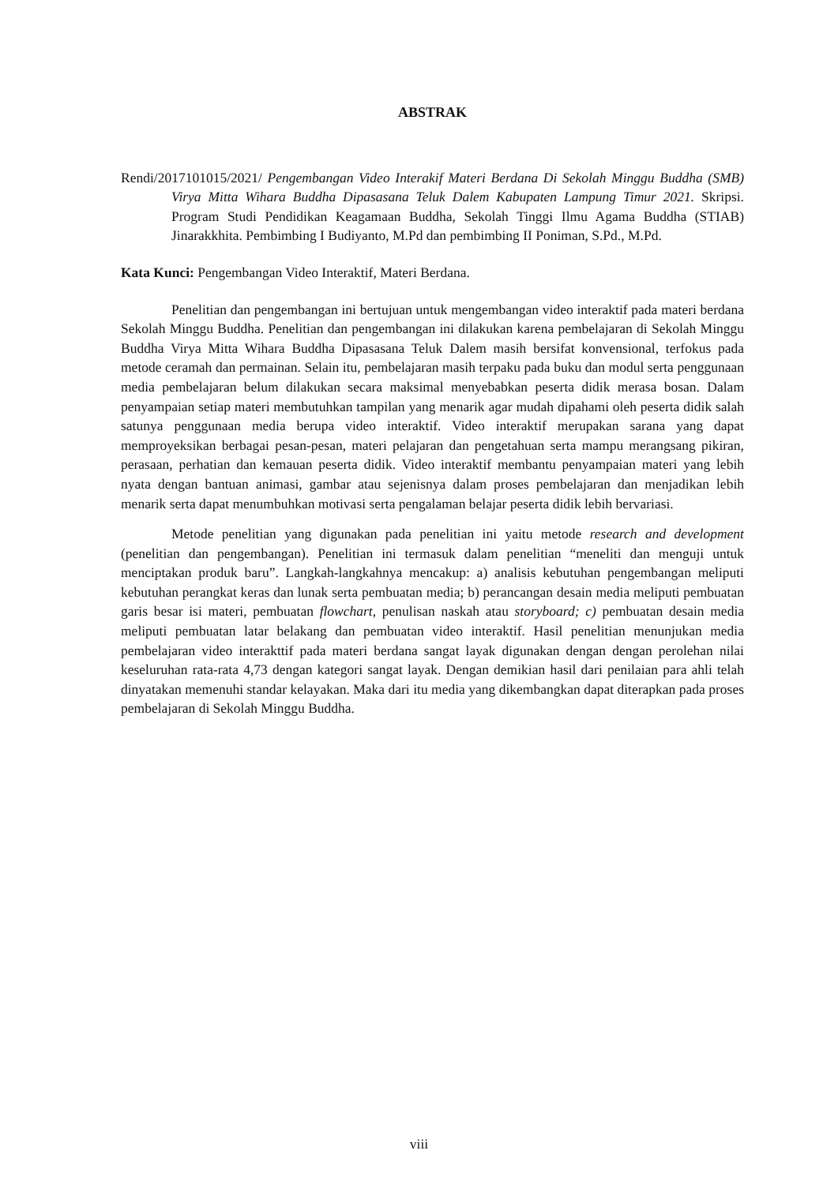ABSTRAK
Rendi/2017101015/2021/ Pengembangan Video Interakif Materi Berdana Di Sekolah Minggu Buddha (SMB) Virya Mitta Wihara Buddha Dipasasana Teluk Dalem Kabupaten Lampung Timur 2021. Skripsi. Program Studi Pendidikan Keagamaan Buddha, Sekolah Tinggi Ilmu Agama Buddha (STIAB) Jinarakkhita. Pembimbing I Budiyanto, M.Pd dan pembimbing II Poniman, S.Pd., M.Pd.
Kata Kunci: Pengembangan Video Interaktif, Materi Berdana.
Penelitian dan pengembangan ini bertujuan untuk mengembangan video interaktif pada materi berdana Sekolah Minggu Buddha. Penelitian dan pengembangan ini dilakukan karena pembelajaran di Sekolah Minggu Buddha Virya Mitta Wihara Buddha Dipasasana Teluk Dalem masih bersifat konvensional, terfokus pada metode ceramah dan permainan. Selain itu, pembelajaran masih terpaku pada buku dan modul serta penggunaan media pembelajaran belum dilakukan secara maksimal menyebabkan peserta didik merasa bosan. Dalam penyampaian setiap materi membutuhkan tampilan yang menarik agar mudah dipahami oleh peserta didik salah satunya penggunaan media berupa video interaktif. Video interaktif merupakan sarana yang dapat memproyeksikan berbagai pesan-pesan, materi pelajaran dan pengetahuan serta mampu merangsang pikiran, perasaan, perhatian dan kemauan peserta didik. Video interaktif membantu penyampaian materi yang lebih nyata dengan bantuan animasi, gambar atau sejenisnya dalam proses pembelajaran dan menjadikan lebih menarik serta dapat menumbuhkan motivasi serta pengalaman belajar peserta didik lebih bervariasi.
Metode penelitian yang digunakan pada penelitian ini yaitu metode research and development (penelitian dan pengembangan). Penelitian ini termasuk dalam penelitian “meneliti dan menguji untuk menciptakan produk baru”. Langkah-langkahnya mencakup: a) analisis kebutuhan pengembangan meliputi kebutuhan perangkat keras dan lunak serta pembuatan media; b) perancangan desain media meliputi pembuatan garis besar isi materi, pembuatan flowchart, penulisan naskah atau storyboard; c) pembuatan desain media meliputi pembuatan latar belakang dan pembuatan video interaktif. Hasil penelitian menunjukan media pembelajaran video interakttif pada materi berdana sangat layak digunakan dengan dengan perolehan nilai keseluruhan rata-rata 4,73 dengan kategori sangat layak. Dengan demikian hasil dari penilaian para ahli telah dinyatakan memenuhi standar kelayakan. Maka dari itu media yang dikembangkan dapat diterapkan pada proses pembelajaran di Sekolah Minggu Buddha.
viii